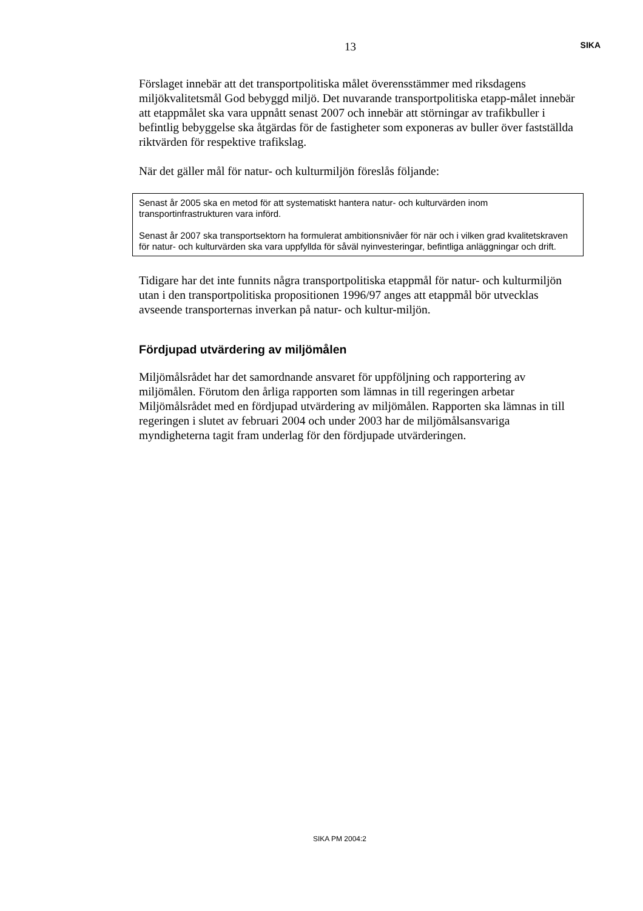13 SIKA
Förslaget innebär att det transportpolitiska målet överensstämmer med riksdagens miljökvalitetsmål God bebyggd miljö. Det nuvarande transportpolitiska etapp-målet innebär att etappmålet ska vara uppnått senast 2007 och innebär att störningar av trafikbuller i befintlig bebyggelse ska åtgärdas för de fastigheter som exponeras av buller över fastställda riktvärden för respektive trafikslag.
När det gäller mål för natur- och kulturmiljön föreslås följande:
Senast år 2005 ska en metod för att systematiskt hantera natur- och kulturvärden inom transportinfrastrukturen vara införd.
Senast år 2007 ska transportsektorn ha formulerat ambitionsnivåer för när och i vilken grad kvalitetskraven för natur- och kulturvärden ska vara uppfyllda för såväl nyinvesteringar, befintliga anläggningar och drift.
Tidigare har det inte funnits några transportpolitiska etappmål för natur- och kulturmiljön utan i den transportpolitiska propositionen 1996/97 anges att etappmål bör utvecklas avseende transporternas inverkan på natur- och kultur-miljön.
Fördjupad utvärdering av miljömålen
Miljömålsrådet har det samordnande ansvaret för uppföljning och rapportering av miljömålen. Förutom den årliga rapporten som lämnas in till regeringen arbetar Miljömålsrådet med en fördjupad utvärdering av miljömålen. Rapporten ska lämnas in till regeringen i slutet av februari 2004 och under 2003 har de miljömålsansvariga myndigheterna tagit fram underlag för den fördjupade utvärderingen.
SIKA PM 2004:2